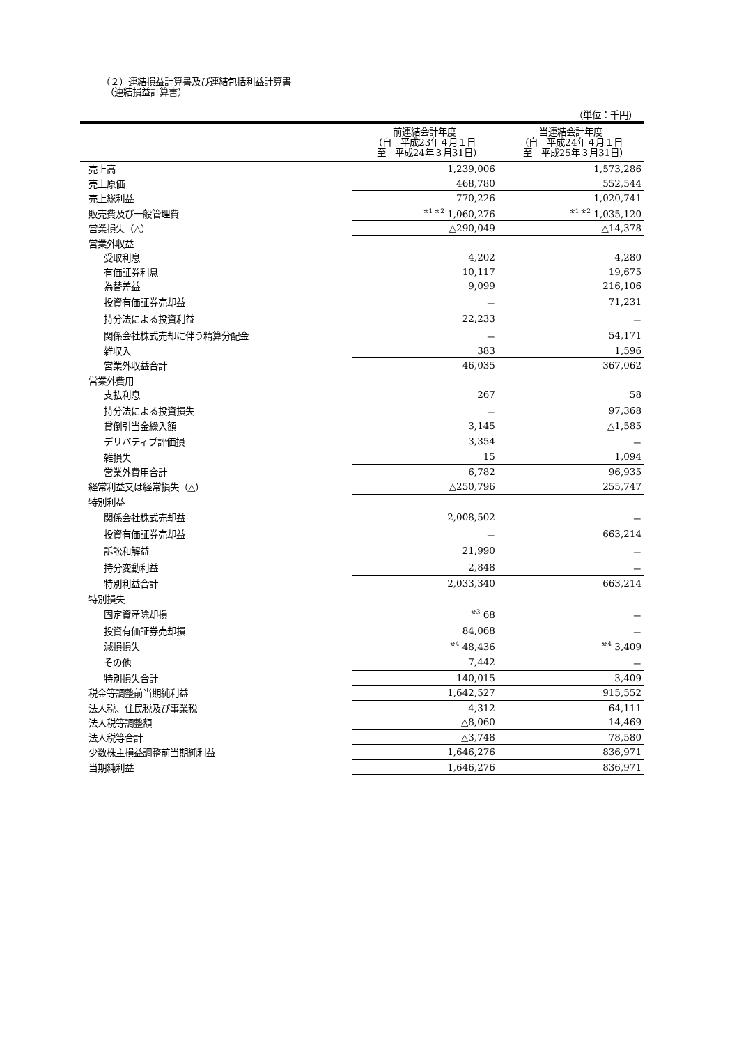（２）連結損益計算書及び連結包括利益計算書
　（連結損益計算書）
（単位：千円）
| | 前連結会計年度 （自 平成23年４月１日 至 平成24年３月31日） | 当連結会計年度 （自 平成24年４月１日 至 平成25年３月31日） |
| --- | --- | --- |
| 売上高 | 1,239,006 | 1,573,286 |
| 売上原価 | 468,780 | 552,544 |
| 売上総利益 | 770,226 | 1,020,741 |
| 販売費及び一般管理費 | <sup>※1 ※2</sup> 1,060,276 | <sup>※1 ※2</sup> 1,035,120 |
| 営業損失（△） | △290,049 | △14,378 |
| 営業外収益 | | |
| 受取利息 | 4,202 | 4,280 |
| 有価証券利息 | 10,117 | 19,675 |
| 為替差益 | 9,099 | 216,106 |
| 投資有価証券売却益 | － | 71,231 |
| 持分法による投資利益 | 22,233 | － |
| 関係会社株式売却に伴う精算分配金 | － | 54,171 |
| 雑収入 | 383 | 1,596 |
| 営業外収益合計 | 46,035 | 367,062 |
| 営業外費用 | | |
| 支払利息 | 267 | 58 |
| 持分法による投資損失 | － | 97,368 |
| 貸倒引当金繰入額 | 3,145 | △1,585 |
| デリバティブ評価損 | 3,354 | － |
| 雑損失 | 15 | 1,094 |
| 営業外費用合計 | 6,782 | 96,935 |
| 経常利益又は経常損失（△） | △250,796 | 255,747 |
| 特別利益 | | |
| 関係会社株式売却益 | 2,008,502 | － |
| 投資有価証券売却益 | － | 663,214 |
| 訴訟和解益 | 21,990 | － |
| 持分変動利益 | 2,848 | － |
| 特別利益合計 | 2,033,340 | 663,214 |
| 特別損失 | | |
| 固定資産除却損 | <sup>※3</sup> 68 | － |
| 投資有価証券売却損 | 84,068 | － |
| 減損損失 | <sup>※4</sup> 48,436 | <sup>※4</sup> 3,409 |
| その他 | 7,442 | － |
| 特別損失合計 | 140,015 | 3,409 |
| 税金等調整前当期純利益 | 1,642,527 | 915,552 |
| 法人税、住民税及び事業税 | 4,312 | 64,111 |
| 法人税等調整額 | △8,060 | 14,469 |
| 法人税等合計 | △3,748 | 78,580 |
| 少数株主損益調整前当期純利益 | 1,646,276 | 836,971 |
| 当期純利益 | 1,646,276 | 836,971 |